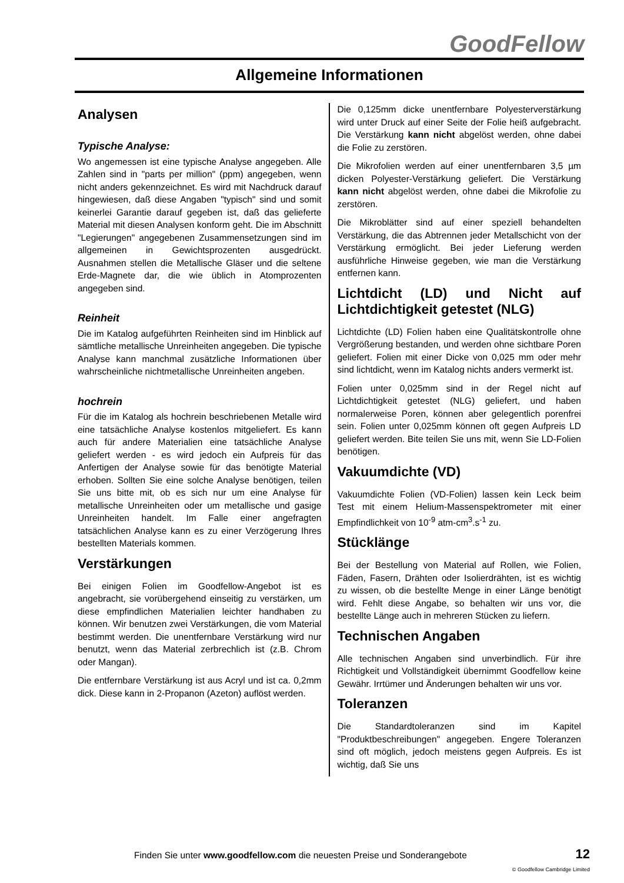GoodFellow
Allgemeine Informationen
Analysen
Typische Analyse:
Wo angemessen ist eine typische Analyse angegeben. Alle Zahlen sind in "parts per million" (ppm) angegeben, wenn nicht anders gekennzeichnet. Es wird mit Nachdruck darauf hingewiesen, daß diese Angaben "typisch" sind und somit keinerlei Garantie darauf gegeben ist, daß das gelieferte Material mit diesen Analysen konform geht. Die im Abschnitt "Legierungen" angegebenen Zusammensetzungen sind im allgemeinen in Gewichtsprozenten ausgedrückt. Ausnahmen stellen die Metallische Gläser und die seltene Erde-Magnete dar, die wie üblich in Atomprozenten angegeben sind.
Reinheit
Die im Katalog aufgeführten Reinheiten sind im Hinblick auf sämtliche metallische Unreinheiten angegeben. Die typische Analyse kann manchmal zusätzliche Informationen über wahrscheinliche nichtmetallische Unreinheiten angeben.
hochrein
Für die im Katalog als hochrein beschriebenen Metalle wird eine tatsächliche Analyse kostenlos mitgeliefert. Es kann auch für andere Materialien eine tatsächliche Analyse geliefert werden - es wird jedoch ein Aufpreis für das Anfertigen der Analyse sowie für das benötigte Material erhoben. Sollten Sie eine solche Analyse benötigen, teilen Sie uns bitte mit, ob es sich nur um eine Analyse für metallische Unreinheiten oder um metallische und gasige Unreinheiten handelt. Im Falle einer angefragten tatsächlichen Analyse kann es zu einer Verzögerung Ihres bestellten Materials kommen.
Verstärkungen
Bei einigen Folien im Goodfellow-Angebot ist es angebracht, sie vorübergehend einseitig zu verstärken, um diese empfindlichen Materialien leichter handhaben zu können. Wir benutzen zwei Verstärkungen, die vom Material bestimmt werden. Die unentfernbare Verstärkung wird nur benutzt, wenn das Material zerbrechlich ist (z.B. Chrom oder Mangan).
Die entfernbare Verstärkung ist aus Acryl und ist ca. 0,2mm dick. Diese kann in 2-Propanon (Azeton) auflöst werden.
Die 0,125mm dicke unentfernbare Polyesterverstärkung wird unter Druck auf einer Seite der Folie heiß aufgebracht. Die Verstärkung kann nicht abgelöst werden, ohne dabei die Folie zu zerstören.
Die Mikrofolien werden auf einer unentfernbaren 3,5 µm dicken Polyester-Verstärkung geliefert. Die Verstärkung kann nicht abgelöst werden, ohne dabei die Mikrofolie zu zerstören.
Die Mikroblätter sind auf einer speziell behandelten Verstärkung, die das Abtrennen jeder Metallschicht von der Verstärkung ermöglicht. Bei jeder Lieferung werden ausführliche Hinweise gegeben, wie man die Verstärkung entfernen kann.
Lichtdicht (LD) und Nicht auf Lichtdichtigkeit getestet (NLG)
Lichtdichte (LD) Folien haben eine Qualitätskontrolle ohne Vergrößerung bestanden, und werden ohne sichtbare Poren geliefert. Folien mit einer Dicke von 0,025 mm oder mehr sind lichtdicht, wenn im Katalog nichts anders vermerkt ist.
Folien unter 0,025mm sind in der Regel nicht auf Lichtdichtigkeit getestet (NLG) geliefert, und haben normalerweise Poren, können aber gelegentlich porenfrei sein. Folien unter 0,025mm können oft gegen Aufpreis LD geliefert werden. Bite teilen Sie uns mit, wenn Sie LD-Folien benötigen.
Vakuumdichte (VD)
Vakuumdichte Folien (VD-Folien) lassen kein Leck beim Test mit einem Helium-Massenspektrometer mit einer Empfindlichkeit von 10<sup>-9</sup> atm-cm<sup>3</sup>.s<sup>-1</sup> zu.
Stücklänge
Bei der Bestellung von Material auf Rollen, wie Folien, Fäden, Fasern, Drähten oder Isolierdrähten, ist es wichtig zu wissen, ob die bestellte Menge in einer Länge benötigt wird. Fehlt diese Angabe, so behalten wir uns vor, die bestellte Länge auch in mehreren Stücken zu liefern.
Technischen Angaben
Alle technischen Angaben sind unverbindlich. Für ihre Richtigkeit und Vollständigkeit übernimmt Goodfellow keine Gewähr. Irrtümer und Änderungen behalten wir uns vor.
Toleranzen
Die Standardtoleranzen sind im Kapitel "Produktbeschreibungen" angegeben. Engere Toleranzen sind oft möglich, jedoch meistens gegen Aufpreis. Es ist wichtig, daß Sie uns
Finden Sie unter www.goodfellow.com die neuesten Preise und Sonderangebote
12
© Goodfellow Cambridge Limited